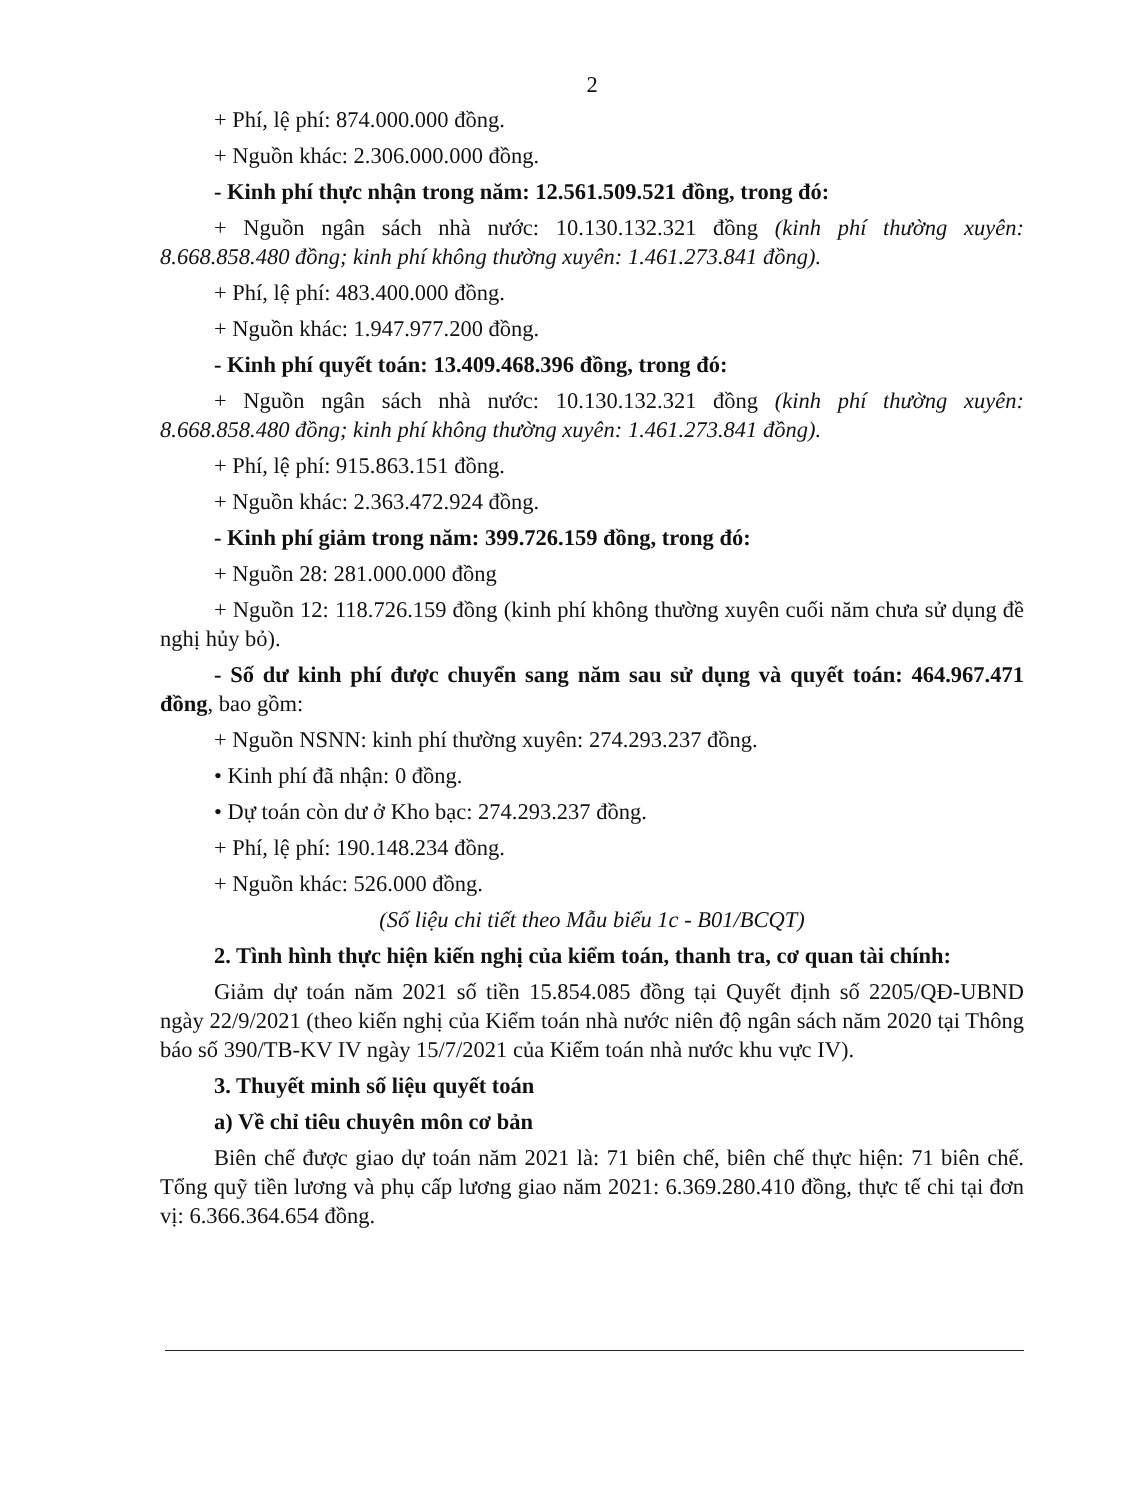2
+ Phí, lệ phí: 874.000.000 đồng.
+ Nguồn khác: 2.306.000.000 đồng.
- Kinh phí thực nhận trong năm: 12.561.509.521 đồng, trong đó:
+ Nguồn ngân sách nhà nước: 10.130.132.321 đồng (kinh phí thường xuyên: 8.668.858.480 đồng; kinh phí không thường xuyên: 1.461.273.841 đồng).
+ Phí, lệ phí: 483.400.000 đồng.
+ Nguồn khác: 1.947.977.200 đồng.
- Kinh phí quyết toán: 13.409.468.396 đồng, trong đó:
+ Nguồn ngân sách nhà nước: 10.130.132.321 đồng (kinh phí thường xuyên: 8.668.858.480 đồng; kinh phí không thường xuyên: 1.461.273.841 đồng).
+ Phí, lệ phí: 915.863.151 đồng.
+ Nguồn khác: 2.363.472.924 đồng.
- Kinh phí giảm trong năm: 399.726.159 đồng, trong đó:
+ Nguồn 28: 281.000.000 đồng
+ Nguồn 12: 118.726.159 đồng (kinh phí không thường xuyên cuối năm chưa sử dụng đề nghị hủy bỏ).
- Số dư kinh phí được chuyển sang năm sau sử dụng và quyết toán: 464.967.471 đồng, bao gồm:
+ Nguồn NSNN: kinh phí thường xuyên: 274.293.237 đồng.
• Kinh phí đã nhận: 0 đồng.
• Dự toán còn dư ở Kho bạc: 274.293.237 đồng.
+ Phí, lệ phí: 190.148.234 đồng.
+ Nguồn khác: 526.000 đồng.
(Số liệu chi tiết theo Mẫu biểu 1c - B01/BCQT)
2. Tình hình thực hiện kiến nghị của kiểm toán, thanh tra, cơ quan tài chính:
Giảm dự toán năm 2021 số tiền 15.854.085 đồng tại Quyết định số 2205/QĐ-UBND ngày 22/9/2021 (theo kiến nghị của Kiểm toán nhà nước niên độ ngân sách năm 2020 tại Thông báo số 390/TB-KV IV ngày 15/7/2021 của Kiểm toán nhà nước khu vực IV).
3. Thuyết minh số liệu quyết toán
a) Về chỉ tiêu chuyên môn cơ bản
Biên chế được giao dự toán năm 2021 là: 71 biên chế, biên chế thực hiện: 71 biên chế. Tổng quỹ tiền lương và phụ cấp lương giao năm 2021: 6.369.280.410 đồng, thực tế chi tại đơn vị: 6.366.364.654 đồng.